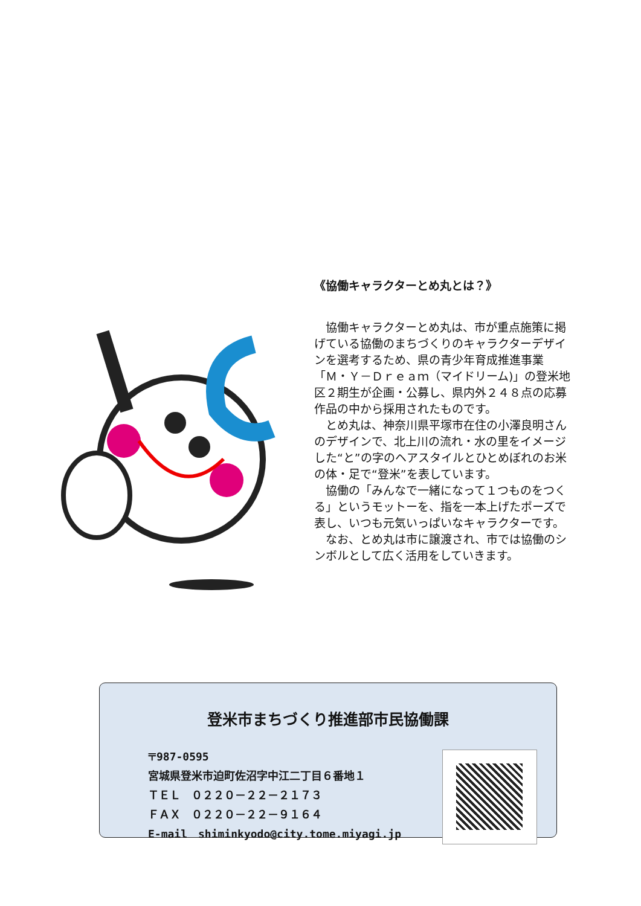《協働キャラクターとめ丸とは？》
協働キャラクターとめ丸は、市が重点施策に掲げている協働のまちづくりのキャラクターデザインを選考するため、県の青少年育成推進事業「Ｍ・Ｙ－Ｄｒｅａｍ（マイドリーム)」の登米地区２期生が企画・公募し、県内外２４８点の応募作品の中から採用されたものです。
とめ丸は、神奈川県平塚市在住の小澤良明さんのデザインで、北上川の流れ・水の里をイメージした“と”の字のヘアスタイルとひとめぼれのお米の体・足で“登米”を表しています。
協働の「みんなで一緒になって１つものをつくる」というモットーを、指を一本上げたポーズで表し、いつも元気いっぱいなキャラクターです。
なお、とめ丸は市に譲渡され、市では協働のシンボルとして広く活用をしていきます。
登米市まちづくり推進部市民協働課
〒987-0595
宮城県登米市迫町佐沼字中江二丁目６番地１
ＴＥＬ　０２２０－２２－２１７３
ＦＡＸ　０２２０－２２－９１６４
E-mail　shiminkyodo@city.tome.miyagi.jp